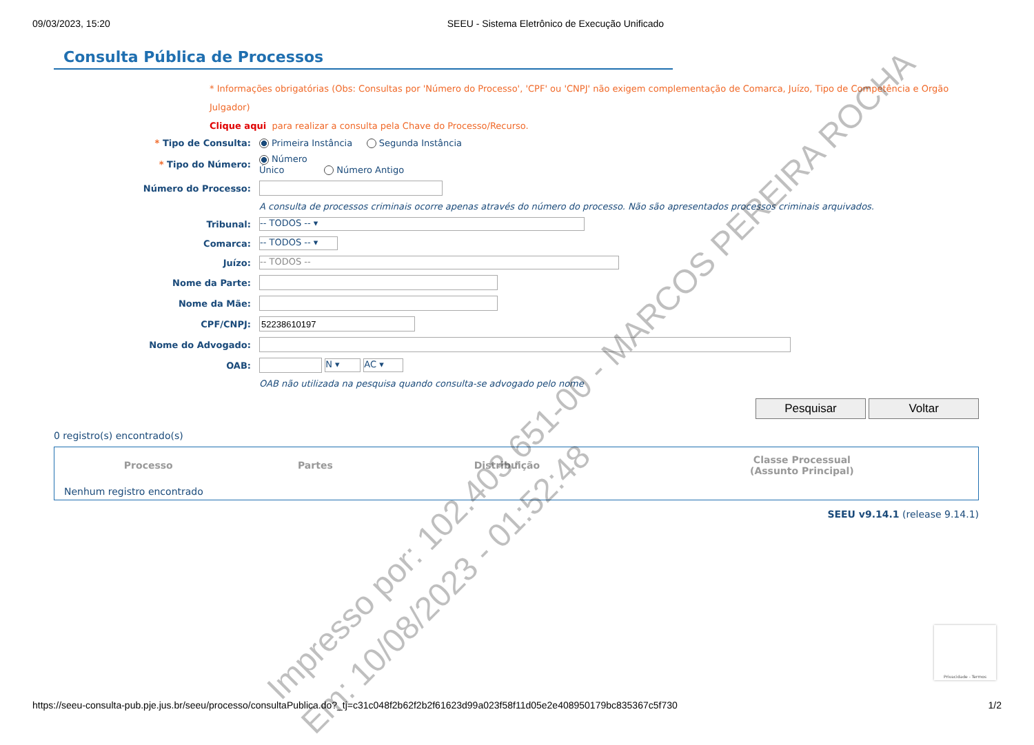09/03/2023, 15:20 SEEU - Sistema Eletrônico de Execução Unificado
Consulta Pública de Processos
* Informações obrigatórias (Obs: Consultas por 'Número do Processo', 'CPF' ou 'CNPJ' não exigem complementação de Comarca, Juízo, Tipo de Competência e Orgão Julgador)
Clique aqui para realizar a consulta pela Chave do Processo/Recurso.
| * Tipo de Consulta: | Primeira Instância Segunda Instância |
| * Tipo do Número: | Número Único Número Antigo |
| Número do Processo: | |
| | A consulta de processos criminais ocorre apenas através do número do processo. Não são apresentados processos criminais arquivados. |
| Tribunal: | -- TODOS -- ▾ |
| Comarca: | -- TODOS -- ▾ |
| Juízo: | -- TODOS -- |
| Nome da Parte: | |
| Nome da Mãe: | |
| CPF/CNPJ: | |
| Nome do Advogado: | |
| OAB: | N ▾ AC ▾ |
| | OAB não utilizada na pesquisa quando consulta-se advogado pelo nome |
Pesquisar Voltar
0 registro(s) encontrado(s)
| Processo | Partes | Distribuição | Classe Processual (Assunto Principal) |
| --- | --- | --- | --- |
| Nenhum registro encontrado | | | |
SEEU v9.14.1 (release 9.14.1)
Privacidade - Termos
Impresso por: 102.403.651-00 - MARCOS PEREIRA ROCHA
Em: 10/08/2023 - 01:52:48
https://seeu-consulta-pub.pje.jus.br/seeu/processo/consultaPublica.do?_tj=c31c048f2b62f2b2f61623d99a023f58f11d05e2e408950179bc835367c5f730 1/2